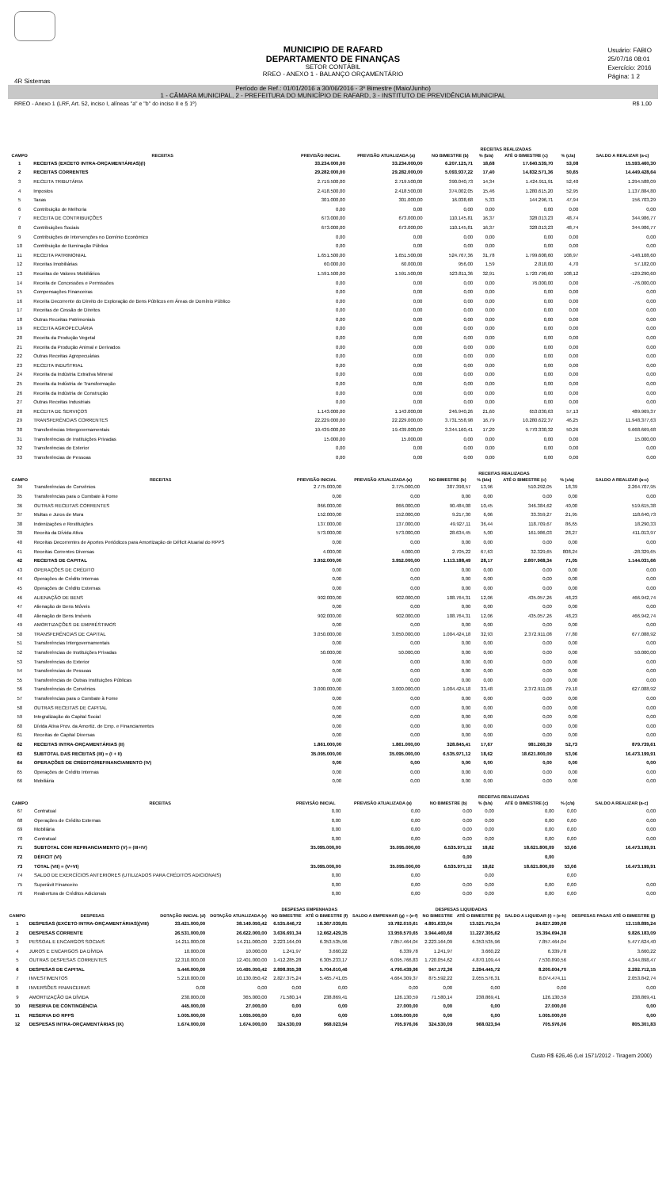MUNICIPIO DE RAFARD
DEPARTAMENTO DE FINANÇAS
SETOR CONTÁBIL
RREO - ANEXO 1 - BALANÇO ORÇAMENTÁRIO
Usuário: FABIO
25/07/16 08:01
Exercício: 2016
Página: 1 2
4R Sistemas
Período de Ref.: 01/01/2016 a 30/06/2016 - 3º Bimestre (Maio/Junho)
1 - CÂMARA MUNICIPAL, 2 - PREFEITURA DO MUNICÍPIO DE RAFARD, 3 - INSTITUTO DE PREVIDÊNCIA MUNICIPAL
RREO - Anexo 1 (LRF, Art. 52, inciso I, alíneas "a" e "b" do inciso II e § 1º) R$ 1,00
| | | | | RECEITAS REALIZADAS | | | | | |
| --- | --- | --- | --- | --- | --- | --- | --- | --- | --- |
| CAMPO | RECEITAS | PREVISÃO INICIAL | PREVISÃO ATUALIZADA (a) | NO BIMESTRE (b) | % (b/a) | ATÉ O BIMESTRE (c) | % (c/a) | | SALDO A REALIZAR (a-c) |
| 1 | RECEITAS (EXCETO INTRA-ORÇAMENTÁRIAS)(I) | 33.234.000,00 | 33.234.000,00 | 6.207.125,71 | 18,68 | 17.640.539,70 | 53,08 | | 15.593.460,30 |
| 2 | RECEITAS CORRENTES | 29.282.000,00 | 29.282.000,00 | 5.093.937,22 | 17,40 | 14.832.571,36 | 50,65 | | 14.449.428,64 |
| 3 | RECEITA TRIBUTÁRIA | 2.719.500,00 | 2.719.500,00 | 390.040,73 | 14,34 | 1.424.911,91 | 52,40 | | 1.294.588,09 |
| 4 | Impostos | 2.418.500,00 | 2.418.500,00 | 374.002,05 | 15,46 | 1.280.615,20 | 52,95 | | 1.137.884,80 |
| 5 | Taxas | 301.000,00 | 301.000,00 | 16.038,68 | 5,33 | 144.296,71 | 47,94 | | 156.703,29 |
| 6 | Contribuição de Melhoria | 0,00 | 0,00 | 0,00 | 0,00 | 0,00 | 0,00 | | 0,00 |
| 7 | RECEITA DE CONTRIBUIÇÕES | 673.000,00 | 673.000,00 | 110.145,81 | 16,37 | 328.013,23 | 48,74 | | 344.986,77 |
| 8 | Contribuições Sociais | 673.000,00 | 673.000,00 | 110.145,81 | 16,37 | 328.013,23 | 48,74 | | 344.986,77 |
| 9 | Contribuições de Intervenções no Domínio Econômico | 0,00 | 0,00 | 0,00 | 0,00 | 0,00 | 0,00 | | 0,00 |
| 10 | Contribuição de Iluminação Pública | 0,00 | 0,00 | 0,00 | 0,00 | 0,00 | 0,00 | | 0,00 |
| 11 | RECEITA PATRIMONIAL | 1.651.500,00 | 1.651.500,00 | 524.767,36 | 31,78 | 1.799.608,60 | 108,97 | | -148.108,60 |
| 12 | Receitas Imobiliárias | 60.000,00 | 60.000,00 | 956,00 | 1,59 | 2.818,00 | 4,70 | | 57.182,00 |
| 13 | Receitas de Valores Mobiliários | 1.591.500,00 | 1.591.500,00 | 523.811,36 | 32,91 | 1.720.790,60 | 108,12 | | -129.290,60 |
| 14 | Receita de Concessões e Permissões | 0,00 | 0,00 | 0,00 | 0,00 | 76.000,00 | 0,00 | | -76.000,00 |
| 15 | Compensações Financeiras | 0,00 | 0,00 | 0,00 | 0,00 | 0,00 | 0,00 | | 0,00 |
| 16 | Receita Decorrente do Direito de Exploração de Bens Públicos em Áreas de Domínio Público | 0,00 | 0,00 | 0,00 | 0,00 | 0,00 | 0,00 | | 0,00 |
| 17 | Receitas de Cessão de Direitos | 0,00 | 0,00 | 0,00 | 0,00 | 0,00 | 0,00 | | 0,00 |
| 18 | Outras Receitas Patrimoniais | 0,00 | 0,00 | 0,00 | 0,00 | 0,00 | 0,00 | | 0,00 |
| 19 | RECEITA AGROPECUÁRIA | 0,00 | 0,00 | 0,00 | 0,00 | 0,00 | 0,00 | | 0,00 |
| 20 | Receita da Produção Vegetal | 0,00 | 0,00 | 0,00 | 0,00 | 0,00 | 0,00 | | 0,00 |
| 21 | Receita da Produção Animal e Derivados | 0,00 | 0,00 | 0,00 | 0,00 | 0,00 | 0,00 | | 0,00 |
| 22 | Outras Receitas Agropecuárias | 0,00 | 0,00 | 0,00 | 0,00 | 0,00 | 0,00 | | 0,00 |
| 23 | RECEITA INDUSTRIAL | 0,00 | 0,00 | 0,00 | 0,00 | 0,00 | 0,00 | | 0,00 |
| 24 | Receita da Indústria Extrativa Mineral | 0,00 | 0,00 | 0,00 | 0,00 | 0,00 | 0,00 | | 0,00 |
| 25 | Receita da Indústria de Transformação | 0,00 | 0,00 | 0,00 | 0,00 | 0,00 | 0,00 | | 0,00 |
| 26 | Receita da Indústria de Construção | 0,00 | 0,00 | 0,00 | 0,00 | 0,00 | 0,00 | | 0,00 |
| 27 | Outras Receitas Industriais | 0,00 | 0,00 | 0,00 | 0,00 | 0,00 | 0,00 | | 0,00 |
| 28 | RECEITA DE SERVIÇOS | 1.143.000,00 | 1.143.000,00 | 246.940,26 | 21,60 | 653.030,63 | 57,13 | | 489.969,37 |
| 29 | TRANSFERÊNCIAS CORRENTES | 22.229.000,00 | 22.229.000,00 | 3.731.558,98 | 16,79 | 10.280.622,37 | 46,25 | | 11.948.377,63 |
| 30 | Transferências Intergovernamentais | 19.439.000,00 | 19.439.000,00 | 3.344.160,41 | 17,20 | 9.770.330,32 | 50,26 | | 9.668.669,68 |
| 31 | Transferências de Instituições Privadas | 15.000,00 | 15.000,00 | 0,00 | 0,00 | 0,00 | 0,00 | | 15.000,00 |
| 32 | Transferências do Exterior | 0,00 | 0,00 | 0,00 | 0,00 | 0,00 | 0,00 | | 0,00 |
| 33 | Transferências de Pessoas | 0,00 | 0,00 | 0,00 | 0,00 | 0,00 | 0,00 | | 0,00 |
| | | | | RECEITAS REALIZADAS | | | | | |
| --- | --- | --- | --- | --- | --- | --- | --- | --- | --- |
| CAMPO | RECEITAS | PREVISÃO INICIAL | PREVISÃO ATUALIZADA (a) | NO BIMESTRE (b) | % (b/a) | ATÉ O BIMESTRE (c) | % (c/a) | | SALDO A REALIZAR (a-c) |
| 34 | Transferências de Convênios | 2.775.000,00 | 2.775.000,00 | 387.398,57 | 13,96 | 510.292,05 | 18,39 | | 2.264.707,95 |
| 35 | Transferências para o Combate à Fome | 0,00 | 0,00 | 0,00 | 0,00 | 0,00 | 0,00 | | 0,00 |
| 36 | OUTRAS RECEITAS CORRENTES | 866.000,00 | 866.000,00 | 90.484,08 | 10,45 | 346.384,62 | 40,00 | | 519.615,38 |
| 37 | Multas e Juros de Mora | 152.000,00 | 152.000,00 | 9.217,30 | 6,06 | 33.359,27 | 21,95 | | 118.640,73 |
| 38 | Indenizações e Restituições | 137.000,00 | 137.000,00 | 49.927,11 | 36,44 | 118.709,67 | 86,65 | | 18.290,33 |
| 39 | Receita da Dívida Ativa | 573.000,00 | 573.000,00 | 28.634,45 | 5,00 | 161.986,03 | 28,27 | | 411.013,97 |
| 40 | Receitas Decorrentes de Aportes Periódicos para Amortização de Déficit Atuarial do RPPS | 0,00 | 0,00 | 0,00 | 0,00 | 0,00 | 0,00 | | 0,00 |
| 41 | Receitas Correntes Diversas | 4.000,00 | 4.000,00 | 2.705,22 | 67,63 | 32.329,65 | 808,24 | | -28.329,65 |
| 42 | RECEITAS DE CAPITAL | 3.952.000,00 | 3.952.000,00 | 1.113.188,49 | 28,17 | 2.807.968,34 | 71,05 | | 1.144.031,66 |
| 43 | OPERAÇÕES DE CRÉDITO | 0,00 | 0,00 | 0,00 | 0,00 | 0,00 | 0,00 | | 0,00 |
| 44 | Operações de Crédito Internas | 0,00 | 0,00 | 0,00 | 0,00 | 0,00 | 0,00 | | 0,00 |
| 45 | Operações de Crédito Externas | 0,00 | 0,00 | 0,00 | 0,00 | 0,00 | 0,00 | | 0,00 |
| 46 | ALIENAÇÃO DE BENS | 902.000,00 | 902.000,00 | 108.764,31 | 12,06 | 435.057,26 | 48,23 | | 466.942,74 |
| 47 | Alienação de Bens Móveis | 0,00 | 0,00 | 0,00 | 0,00 | 0,00 | 0,00 | | 0,00 |
| 48 | Alienação de Bens Imóveis | 902.000,00 | 902.000,00 | 108.764,31 | 12,06 | 435.057,26 | 48,23 | | 466.942,74 |
| 49 | AMORTIZAÇÕES DE EMPRÉSTIMOS | 0,00 | 0,00 | 0,00 | 0,00 | 0,00 | 0,00 | | 0,00 |
| 50 | TRANSFERÊNCIAS DE CAPITAL | 3.050.000,00 | 3.050.000,00 | 1.004.424,18 | 32,93 | 2.372.911,08 | 77,80 | | 677.088,92 |
| 51 | Transferências Intergovernamentais | 0,00 | 0,00 | 0,00 | 0,00 | 0,00 | 0,00 | | 0,00 |
| 52 | Transferências de Instituições Privadas | 50.000,00 | 50.000,00 | 0,00 | 0,00 | 0,00 | 0,00 | | 50.000,00 |
| 53 | Transferências do Exterior | 0,00 | 0,00 | 0,00 | 0,00 | 0,00 | 0,00 | | 0,00 |
| 54 | Transferências de Pessoas | 0,00 | 0,00 | 0,00 | 0,00 | 0,00 | 0,00 | | 0,00 |
| 55 | Transferências de Outras Instituições Públicas | 0,00 | 0,00 | 0,00 | 0,00 | 0,00 | 0,00 | | 0,00 |
| 56 | Transferências de Convênios | 3.000.000,00 | 3.000.000,00 | 1.004.424,18 | 33,48 | 2.372.911,08 | 79,10 | | 627.088,92 |
| 57 | Transferências para o Combate à Fome | 0,00 | 0,00 | 0,00 | 0,00 | 0,00 | 0,00 | | 0,00 |
| 58 | OUTRAS RECEITAS DE CAPITAL | 0,00 | 0,00 | 0,00 | 0,00 | 0,00 | 0,00 | | 0,00 |
| 59 | Integralização do Capital Social | 0,00 | 0,00 | 0,00 | 0,00 | 0,00 | 0,00 | | 0,00 |
| 60 | Dívida Ativa Prov. da Amortiz. de Emp. e Financiamentos | 0,00 | 0,00 | 0,00 | 0,00 | 0,00 | 0,00 | | 0,00 |
| 61 | Receitas de Capital Diversas | 0,00 | 0,00 | 0,00 | 0,00 | 0,00 | 0,00 | | 0,00 |
| 62 | RECEITAS INTRA-ORÇAMENTÁRIAS (II) | 1.861.000,00 | 1.861.000,00 | 328.845,41 | 17,67 | 981.260,39 | 52,73 | | 879.739,61 |
| 63 | SUBTOTAL DAS RECEITAS (III) = (I + II) | 35.095.000,00 | 35.095.000,00 | 6.535.971,12 | 18,62 | 18.621.800,09 | 53,06 | | 16.473.199,91 |
| 64 | OPERAÇÕES DE CRÉDITO/REFINANCIAMENTO (IV) | 0,00 | 0,00 | 0,00 | 0,00 | 0,00 | 0,00 | | 0,00 |
| 65 | Operações de Crédito Internas | 0,00 | 0,00 | 0,00 | 0,00 | 0,00 | 0,00 | | 0,00 |
| 66 | Mobiliária | 0,00 | 0,00 | 0,00 | 0,00 | 0,00 | 0,00 | | 0,00 |
| | | | | RECEITAS REALIZADAS | | | | | |
| --- | --- | --- | --- | --- | --- | --- | --- | --- | --- |
| CAMPO | RECEITAS | PREVISÃO INICIAL | PREVISÃO ATUALIZADA (a) | NO BIMESTRE (b) | % (b/a) | ATÉ O BIMESTRE (c) | % (c/a) | | SALDO A REALIZAR (a-c) |
| 67 | Contratual | 0,00 | 0,00 | 0,00 | 0,00 | 0,00 | 0,00 | | 0,00 |
| 68 | Operações de Crédito Externas | 0,00 | 0,00 | 0,00 | 0,00 | 0,00 | 0,00 | | 0,00 |
| 69 | Mobiliária | 0,00 | 0,00 | 0,00 | 0,00 | 0,00 | 0,00 | | 0,00 |
| 70 | Contratual | 0,00 | 0,00 | 0,00 | 0,00 | 0,00 | 0,00 | | 0,00 |
| 71 | SUBTOTAL COM REFINANCIAMENTO (V) = (III+IV) | 35.095.000,00 | 35.095.000,00 | 6.535.971,12 | 18,62 | 18.621.800,09 | 53,06 | | 16.473.199,91 |
| 72 | DÉFICIT (VI) | | | 0,00 | | 0,00 | | | |
| 73 | TOTAL (VII) = (V+VI) | 35.095.000,00 | 35.095.000,00 | 6.535.971,12 | 18,62 | 18.621.800,09 | 53,06 | | 16.473.199,91 |
| 74 | SALDO DE EXERCÍCIOS ANTERIORES (UTILIZADOS PARA CRÉDITOS ADICIONAIS) | 0,00 | 0,00 | | 0,00 | | 0,00 | | |
| 75 | Superávit Financeiro | 0,00 | 0,00 | 0,00 | 0,00 | 0,00 | 0,00 | | 0,00 |
| 76 | Reabertura de Créditos Adicionais | 0,00 | 0,00 | 0,00 | 0,00 | 0,00 | 0,00 | | 0,00 |
| | | | | DESPESAS EMPENHADAS | | | DESPESAS LIQUIDADAS | | | |
| --- | --- | --- | --- | --- | --- | --- | --- | --- | --- | --- |
| CAMPO | DESPESAS | DOTAÇÃO INICIAL (d) | DOTAÇÃO ATUALIZADA (e) | NO BIMESTRE | ATÉ O BIMESTRE (f) | SALDO A EMPENHAR (g) = (e-f) | NO BIMESTRE | ATÉ O BIMESTRE (h) | SALDO A LIQUIDAR (i) = (e-h) | DESPESAS PAGAS ATÉ O BIMESTRE (j) |
| 1 | DESPESAS (EXCETO INTRA-ORÇAMENTÁRIAS)(VIII) | 33.421.000,00 | 38.149.050,42 | 6.535.646,72 | 18.367.039,81 | 19.782.010,61 | 4.891.633,04 | 13.521.751,34 | 24.627.299,08 | 12.118.895,24 |
| 2 | DESPESAS CORRENTE | 26.531.000,00 | 26.622.000,00 | 3.636.691,34 | 12.662.429,35 | 13.959.570,65 | 3.944.460,68 | 11.227.305,62 | 15.394.694,38 | 9.826.183,09 |
| 3 | PESSOAL E ENCARGOS SOCIAIS | 14.211.000,00 | 14.211.000,00 | 2.223.164,09 | 6.353.535,96 | 7.857.464,04 | 2.223.164,09 | 6.353.535,96 | 7.857.464,04 | 5.477.624,40 |
| 4 | JUROS E ENCARGOS DA DÍVIDA | 10.000,00 | 10.000,00 | 1.241,97 | 3.660,22 | 6.339,78 | 1.241,97 | 3.660,22 | 6.339,78 | 3.660,22 |
| 5 | OUTRAS DESPESAS CORRENTES | 12.310.000,00 | 12.401.000,00 | 1.412.285,28 | 6.305.233,17 | 6.095.766,83 | 1.720.054,62 | 4.870.109,44 | 7.530.890,56 | 4.344.898,47 |
| 6 | DESPESAS DE CAPITAL | 5.440.000,00 | 10.495.050,42 | 2.898.955,38 | 5.704.610,46 | 4.790.439,96 | 947.172,36 | 2.294.445,72 | 8.200.604,70 | 2.292.712,15 |
| 7 | INVESTIMENTOS | 5.210.000,00 | 10.130.050,42 | 2.827.375,24 | 5.465.741,05 | 4.664.309,37 | 875.592,22 | 2.055.576,31 | 8.074.474,11 | 2.053.842,74 |
| 8 | INVERSÕES FINANCEIRAS | 0,00 | 0,00 | 0,00 | 0,00 | 0,00 | 0,00 | 0,00 | 0,00 | 0,00 |
| 9 | AMORTIZAÇÃO DA DÍVIDA | 230.000,00 | 365.000,00 | 71.580,14 | 238.869,41 | 126.130,59 | 71.580,14 | 238.869,41 | 126.130,59 | 238.869,41 |
| 10 | RESERVA DE CONTINGÊNCIA | 445.000,00 | 27.000,00 | 0,00 | 0,00 | 27.000,00 | 0,00 | 0,00 | 27.000,00 | 0,00 |
| 11 | RESERVA DO RPPS | 1.005.000,00 | 1.005.000,00 | 0,00 | 0,00 | 1.005.000,00 | 0,00 | 0,00 | 1.005.000,00 | 0,00 |
| 12 | DESPESAS INTRA-ORÇAMENTÁRIAS (IX) | 1.674.000,00 | 1.674.000,00 | 324.530,09 | 968.023,94 | 705.976,06 | 324.530,09 | 968.023,94 | 705.976,06 | 805.301,83 |
Custo R$ 626,46 (Lei 1571/2012 - Tiragem 2000)